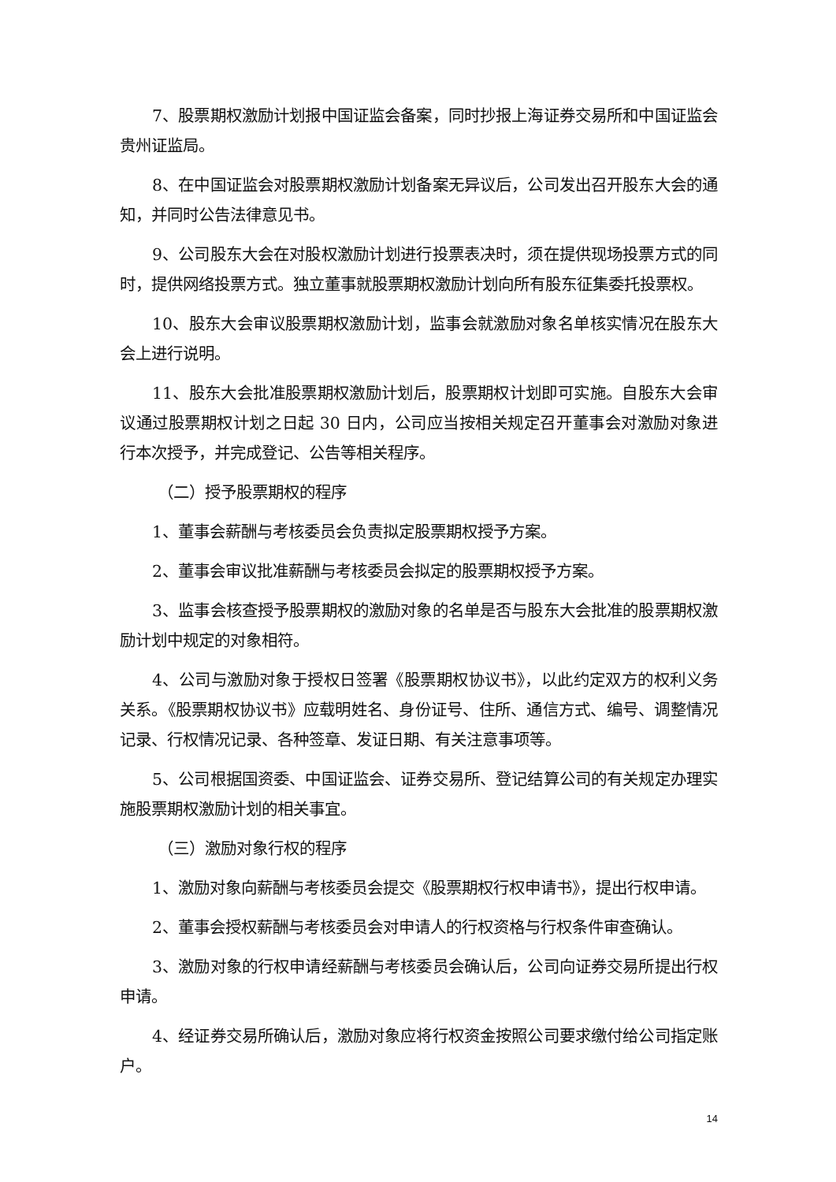7、股票期权激励计划报中国证监会备案，同时抄报上海证券交易所和中国证监会贵州证监局。
8、在中国证监会对股票期权激励计划备案无异议后，公司发出召开股东大会的通知，并同时公告法律意见书。
9、公司股东大会在对股权激励计划进行投票表决时，须在提供现场投票方式的同时，提供网络投票方式。独立董事就股票期权激励计划向所有股东征集委托投票权。
10、股东大会审议股票期权激励计划，监事会就激励对象名单核实情况在股东大会上进行说明。
11、股东大会批准股票期权激励计划后，股票期权计划即可实施。自股东大会审议通过股票期权计划之日起 30 日内，公司应当按相关规定召开董事会对激励对象进行本次授予，并完成登记、公告等相关程序。
（二）授予股票期权的程序
1、董事会薪酬与考核委员会负责拟定股票期权授予方案。
2、董事会审议批准薪酬与考核委员会拟定的股票期权授予方案。
3、监事会核查授予股票期权的激励对象的名单是否与股东大会批准的股票期权激励计划中规定的对象相符。
4、公司与激励对象于授权日签署《股票期权协议书》，以此约定双方的权利义务关系。《股票期权协议书》应载明姓名、身份证号、住所、通信方式、编号、调整情况记录、行权情况记录、各种签章、发证日期、有关注意事项等。
5、公司根据国资委、中国证监会、证券交易所、登记结算公司的有关规定办理实施股票期权激励计划的相关事宜。
（三）激励对象行权的程序
1、激励对象向薪酬与考核委员会提交《股票期权行权申请书》，提出行权申请。
2、董事会授权薪酬与考核委员会对申请人的行权资格与行权条件审查确认。
3、激励对象的行权申请经薪酬与考核委员会确认后，公司向证券交易所提出行权申请。
4、经证券交易所确认后，激励对象应将行权资金按照公司要求缴付给公司指定账户。
14